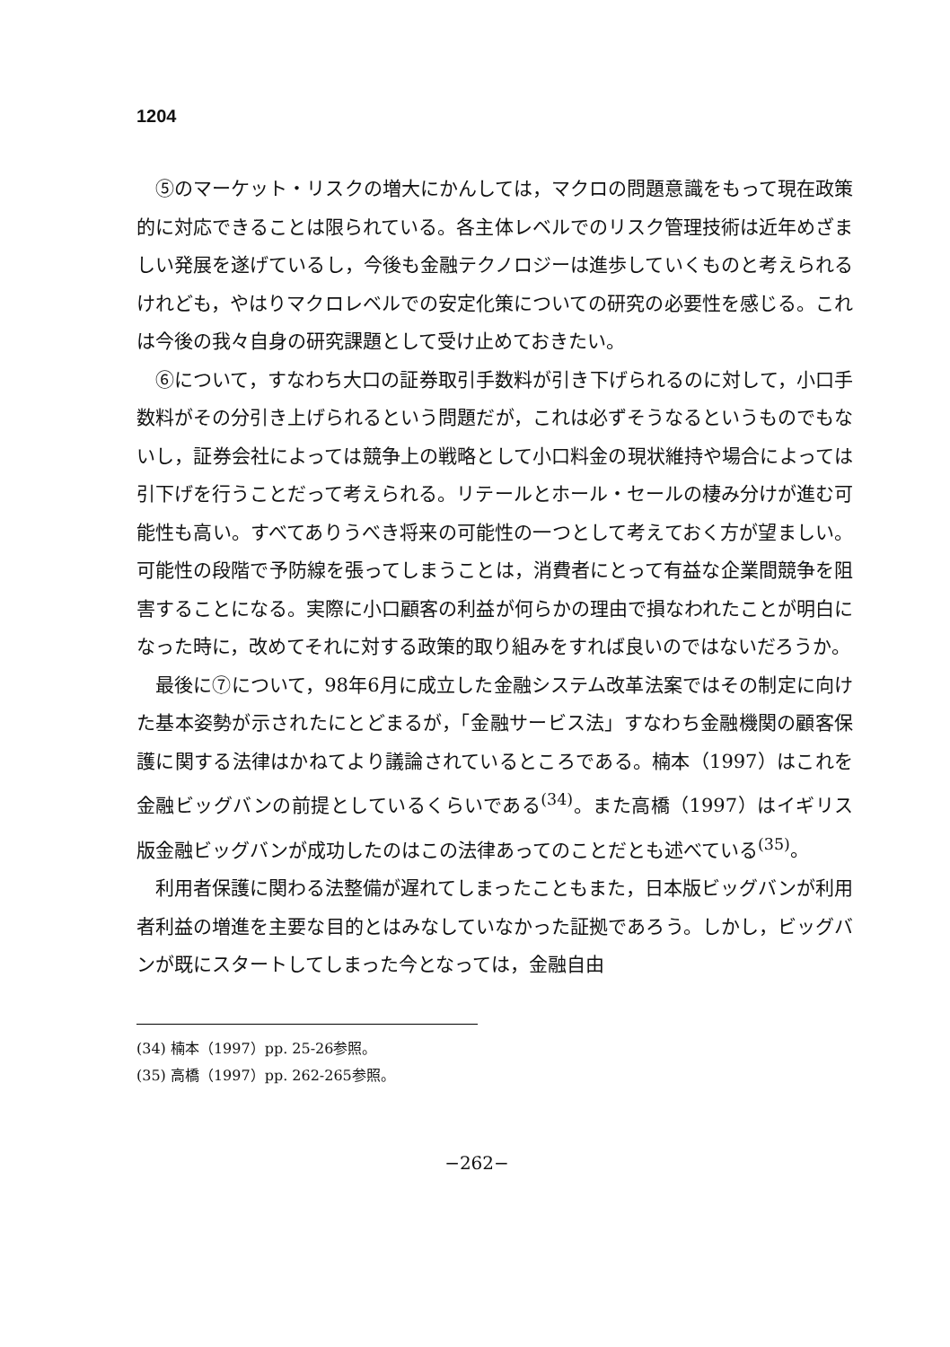1204
⑤のマーケット・リスクの増大にかんしては，マクロの問題意識をもって現在政策的に対応できることは限られている。各主体レベルでのリスク管理技術は近年めざましい発展を遂げているし，今後も金融テクノロジーは進歩していくものと考えられるけれども，やはりマクロレベルでの安定化策についての研究の必要性を感じる。これは今後の我々自身の研究課題として受け止めておきたい。
⑥について，すなわち大口の証券取引手数料が引き下げられるのに対して，小口手数料がその分引き上げられるという問題だが，これは必ずそうなるというものでもないし，証券会社によっては競争上の戦略として小口料金の現状維持や場合によっては引下げを行うことだって考えられる。リテールとホール・セールの棲み分けが進む可能性も高い。すべてありうべき将来の可能性の一つとして考えておく方が望ましい。可能性の段階で予防線を張ってしまうことは，消費者にとって有益な企業間競争を阻害することになる。実際に小口顧客の利益が何らかの理由で損なわれたことが明白になった時に，改めてそれに対する政策的取り組みをすれば良いのではないだろうか。
最後に⑦について，98年6月に成立した金融システム改革法案ではその制定に向けた基本姿勢が示されたにとどまるが，「金融サービス法」すなわち金融機関の顧客保護に関する法律はかねてより議論されているところである。楠本（1997）はこれを金融ビッグバンの前提としているくらいである<sup>(34)</sup>。また高橋（1997）はイギリス版金融ビッグバンが成功したのはこの法律あってのことだとも述べている<sup>(35)</sup>。
利用者保護に関わる法整備が遅れてしまったこともまた，日本版ビッグバンが利用者利益の増進を主要な目的とはみなしていなかった証拠であろう。しかし，ビッグバンが既にスタートしてしまった今となっては，金融自由
(34) 楠本（1997）pp. 25-26参照。
(35) 高橋（1997）pp. 262-265参照。
−262−